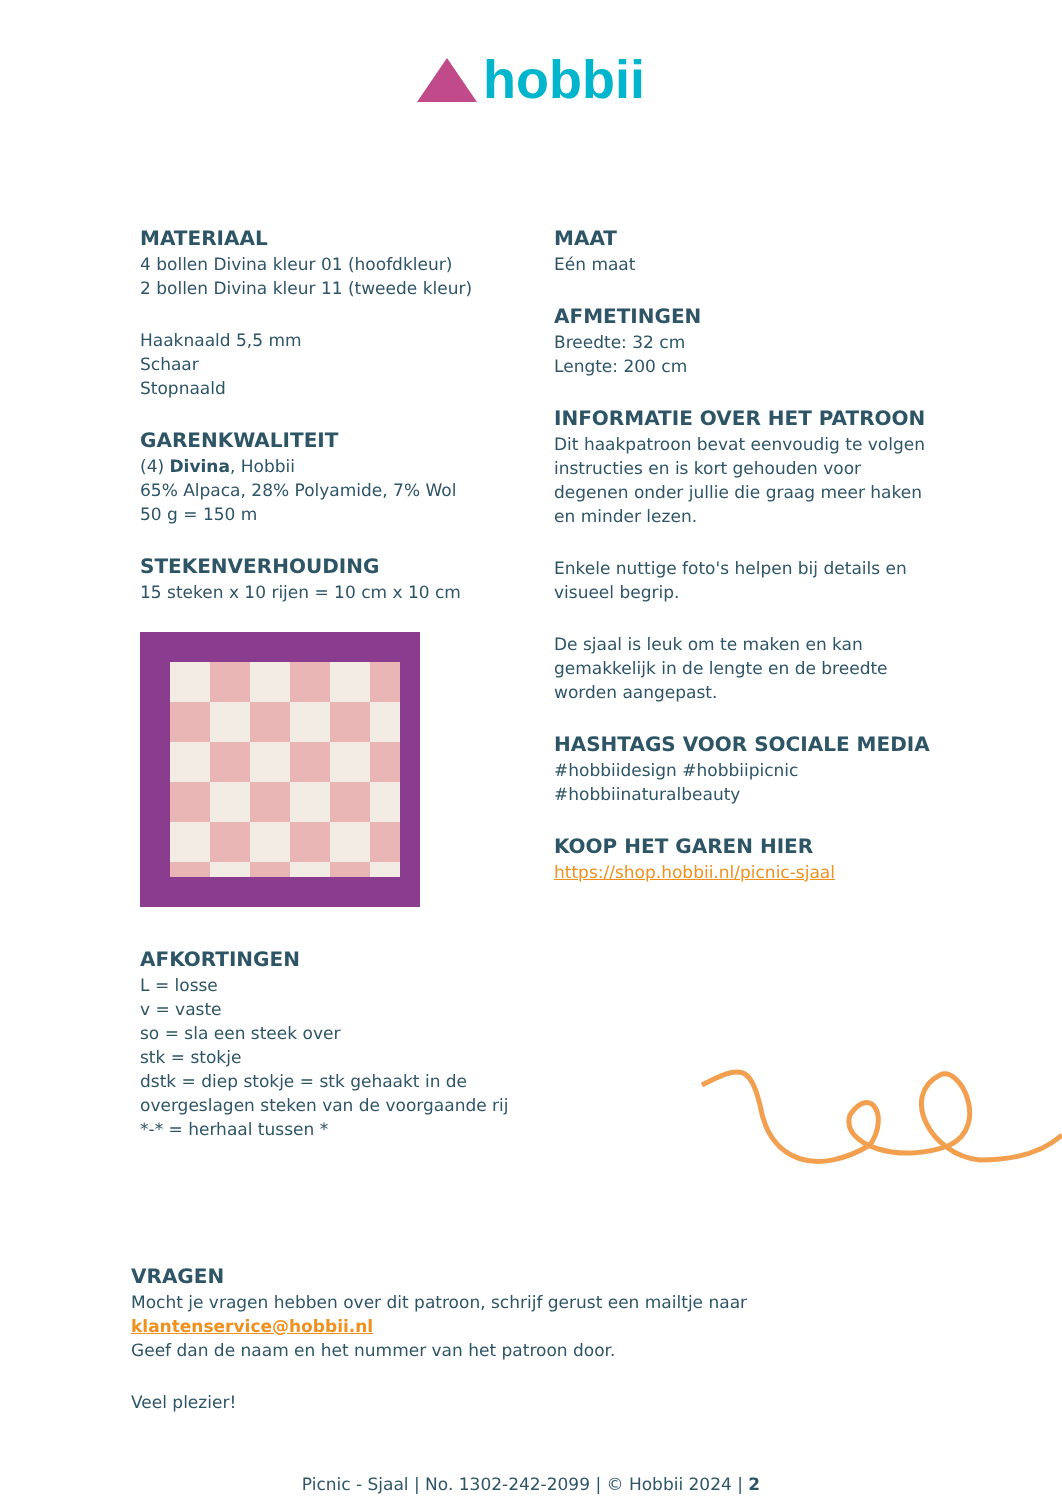hobbii
MATERIAAL
4 bollen Divina kleur 01 (hoofdkleur)
2 bollen Divina kleur 11 (tweede kleur)
Haaknaald 5,5 mm
Schaar
Stopnaald
GARENKWALITEIT
(4) Divina, Hobbii
65% Alpaca, 28% Polyamide, 7% Wol
50 g = 150 m
STEKENVERHOUDING
15 steken x 10 rijen = 10 cm x 10 cm
AFKORTINGEN
L = losse
v = vaste
so = sla een steek over
stk = stokje
dstk = diep stokje = stk gehaakt in de overgeslagen steken van de voorgaande rij
*-* = herhaal tussen *
MAAT
Eén maat
AFMETINGEN
Breedte: 32 cm
Lengte: 200 cm
INFORMATIE OVER HET PATROON
Dit haakpatroon bevat eenvoudig te volgen instructies en is kort gehouden voor degenen onder jullie die graag meer haken en minder lezen.
Enkele nuttige foto's helpen bij details en visueel begrip.
De sjaal is leuk om te maken en kan gemakkelijk in de lengte en de breedte worden aangepast.
HASHTAGS VOOR SOCIALE MEDIA
#hobbiidesign #hobbiipicnic
#hobbiinaturalbeauty
KOOP HET GAREN HIER
https://shop.hobbii.nl/picnic-sjaal
VRAGEN
Mocht je vragen hebben over dit patroon, schrijf gerust een mailtje naar
klantenservice@hobbii.nl
Geef dan de naam en het nummer van het patroon door.
Veel plezier!
Picnic - Sjaal | No. 1302-242-2099 | © Hobbii 2024 | 2